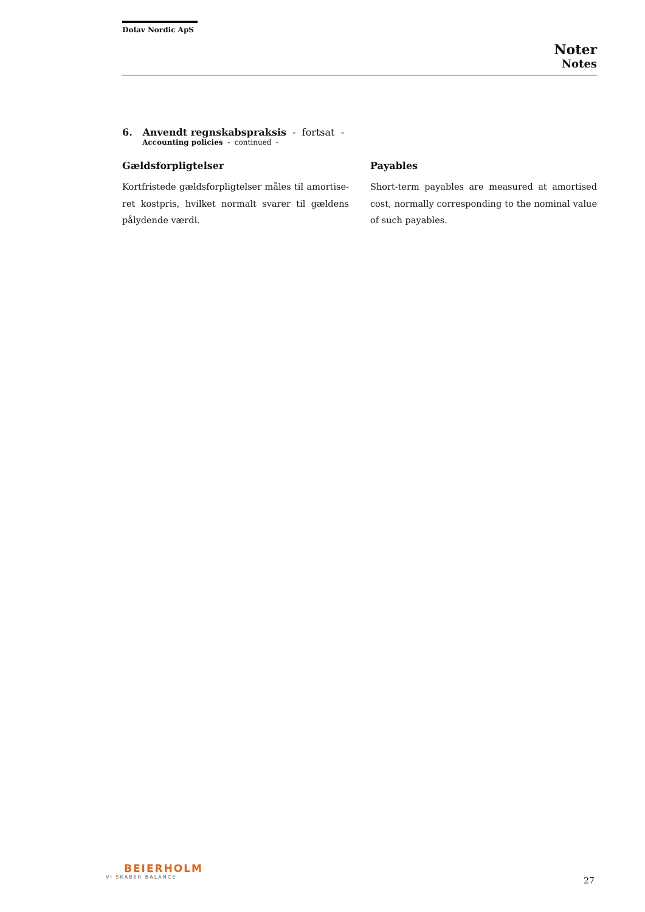Dolav Nordic ApS
Noter
Notes
6. Anvendt regnskabspraksis - fortsat -
Accounting policies - continued -
Gældsforpligtelser
Kortfristede gældsforpligtelser måles til amortise­ret kostpris, hvilket normalt svarer til gældens pålydende værdi.
Payables
Short-term payables are measured at amortised cost, normally corresponding to the nominal value of such payables.
BEIERHOLM
VI SKABER BALANCE
27